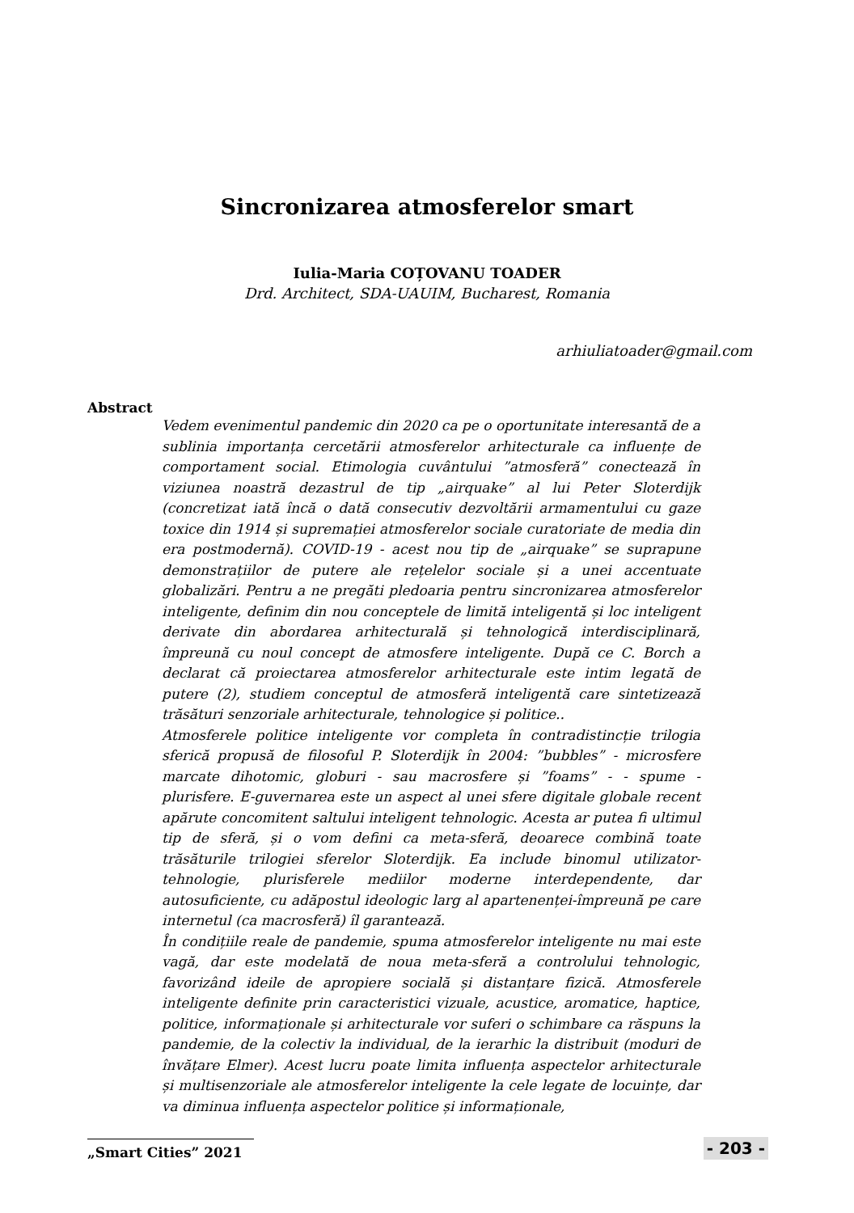Sincronizarea atmosferelor smart
Iulia-Maria COȚOVANU TOADER
Drd. Architect, SDA-UAUIM, Bucharest, Romania
arhiuliatoader@gmail.com
Abstract
Vedem evenimentul pandemic din 2020 ca pe o oportunitate interesantă de a sublinia importanța cercetării atmosferelor arhitecturale ca influențe de comportament social. Etimologia cuvântului ”atmosferă” conectează în viziunea noastră dezastrul de tip „airquake” al lui Peter Sloterdijk (concretizat iată încă o dată consecutiv dezvoltării armamentului cu gaze toxice din 1914 și supremației atmosferelor sociale curatoriate de media din era postmodernă). COVID-19 - acest nou tip de „airquake” se suprapune demonstrațiilor de putere ale rețelelor sociale și a unei accentuate globalizări. Pentru a ne pregăti pledoaria pentru sincronizarea atmosferelor inteligente, definim din nou conceptele de limită inteligentă și loc inteligent derivate din abordarea arhitecturală și tehnologică interdisciplinară, împreună cu noul concept de atmosfere inteligente. După ce C. Borch a declarat că proiectarea atmosferelor arhitecturale este intim legată de putere (2), studiem conceptul de atmosferă inteligentă care sintetizează trăsături senzoriale arhitecturale, tehnologice și politice..
Atmosferele politice inteligente vor completa în contradistincție trilogia sferică propusă de filosoful P. Sloterdijk în 2004: ”bubbles” - microsfere marcate dihotomic, globuri - sau macrosfere și ”foams” - - spume - plurisfere. E-guvernarea este un aspect al unei sfere digitale globale recent apărute concomitent saltului inteligent tehnologic. Acesta ar putea fi ultimul tip de sferă, și o vom defini ca meta-sferă, deoarece combină toate trăsăturile trilogiei sferelor Sloterdijk. Ea include binomul utilizator-tehnologie, plurisferele mediilor moderne interdependente, dar autosuficiente, cu adăpostul ideologic larg al apartenenței-împreună pe care internetul (ca macrosferă) îl garantează.
În condițiile reale de pandemie, spuma atmosferelor inteligente nu mai este vagă, dar este modelată de noua meta-sferă a controlului tehnologic, favorizând ideile de apropiere socială și distanțare fizică. Atmosferele inteligente definite prin caracteristici vizuale, acustice, aromatice, haptice, politice, informaționale și arhitecturale vor suferi o schimbare ca răspuns la pandemie, de la colectiv la individual, de la ierarhic la distribuit (moduri de învățare Elmer). Acest lucru poate limita influența aspectelor arhitecturale și multisenzoriale ale atmosferelor inteligente la cele legate de locuințe, dar va diminua influența aspectelor politice și informaționale,
„Smart Cities” 2021 - 203 -